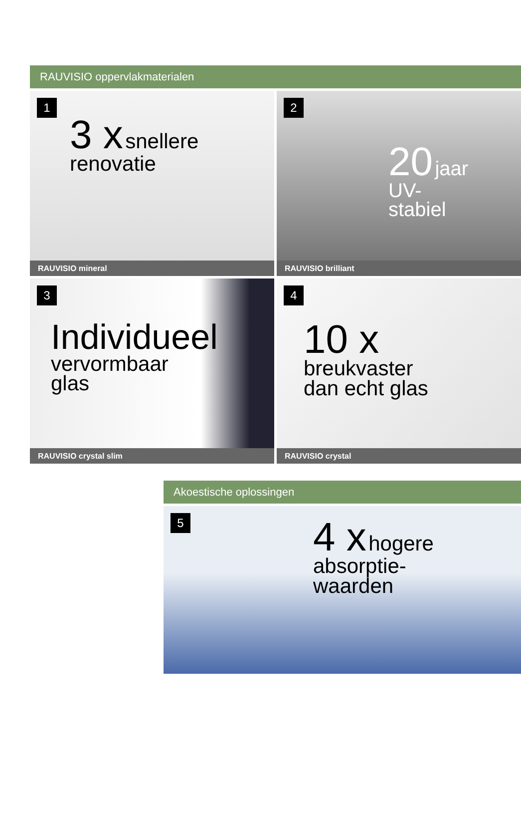RAUVISIO oppervlakmaterialen
1
3 x snellere
renovatie
RAUVISIO mineral
2
20 jaar
UV-
stabiel
RAUVISIO brilliant
3
Individueel
vervormbaar
glas
RAUVISIO crystal slim
4
10 x
breukvaster
dan echt glas
RAUVISIO crystal
Akoestische oplossingen
5
4 x hogere
absorptie-
waarden